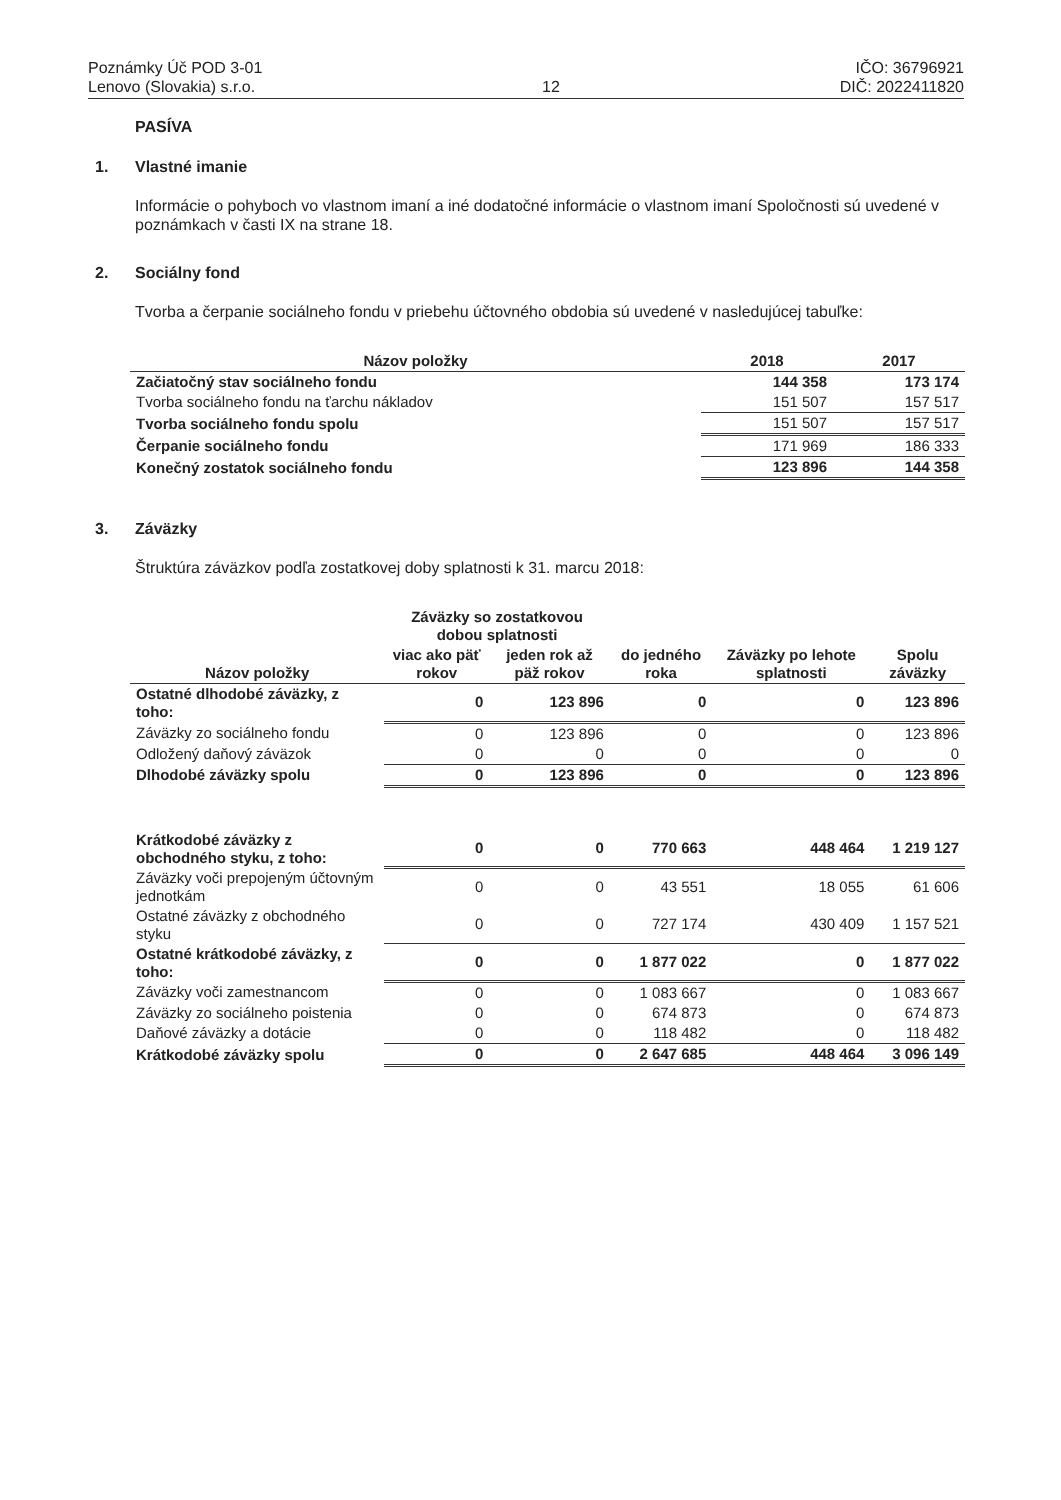Poznámky Úč POD 3-01
Lenovo (Slovakia) s.r.o.
12
IČO: 36796921
DIČ: 2022411820
PASÍVA
1. Vlastné imanie
Informácie o pohyboch vo vlastnom imaní a iné dodatočné informácie o vlastnom imaní Spoločnosti sú uvedené v poznámkach v časti IX na strane 18.
2. Sociálny fond
Tvorba a čerpanie sociálneho fondu v priebehu účtovného obdobia sú uvedené v nasledujúcej tabuľke:
| Názov položky | 2018 | 2017 |
| --- | --- | --- |
| Začiatočný stav sociálneho fondu | 144 358 | 173 174 |
| Tvorba sociálneho fondu na ťarchu nákladov | 151 507 | 157 517 |
| Tvorba sociálneho fondu spolu | 151 507 | 157 517 |
| Čerpanie sociálneho fondu | 171 969 | 186 333 |
| Konečný zostatok sociálneho fondu | 123 896 | 144 358 |
3. Záväzky
Štruktúra záväzkov podľa zostatkovej doby splatnosti k 31. marcu 2018:
| | Záväzky so zostatkovou dobou splatnosti | | | | |
| --- | --- | --- | --- | --- | --- |
| Názov položky | viac ako päť rokov | jeden rok až päž rokov | do jedného roka | Záväzky po lehote splatnosti | Spolu záväzky |
| Ostatné dlhodobé záväzky, z toho: | 0 | 123 896 | 0 | 0 | 123 896 |
| Záväzky zo sociálneho fondu | 0 | 123 896 | 0 | 0 | 123 896 |
| Odložený daňový záväzok | 0 | 0 | 0 | 0 | 0 |
| Dlhodobé záväzky spolu | 0 | 123 896 | 0 | 0 | 123 896 |
| Krátkodobé záväzky z obchodného styku, z toho: | 0 | 0 | 770 663 | 448 464 | 1 219 127 |
| Záväzky voči prepojeným účtovným jednotkám | 0 | 0 | 43 551 | 18 055 | 61 606 |
| Ostatné záväzky z obchodného styku | 0 | 0 | 727 174 | 430 409 | 1 157 521 |
| Ostatné krátkodobé záväzky, z toho: | 0 | 0 | 1 877 022 | 0 | 1 877 022 |
| Záväzky voči zamestnancom | 0 | 0 | 1 083 667 | 0 | 1 083 667 |
| Záväzky zo sociálneho poistenia | 0 | 0 | 674 873 | 0 | 674 873 |
| Daňové záväzky a dotácie | 0 | 0 | 118 482 | 0 | 118 482 |
| Krátkodobé záväzky spolu | 0 | 0 | 2 647 685 | 448 464 | 3 096 149 |